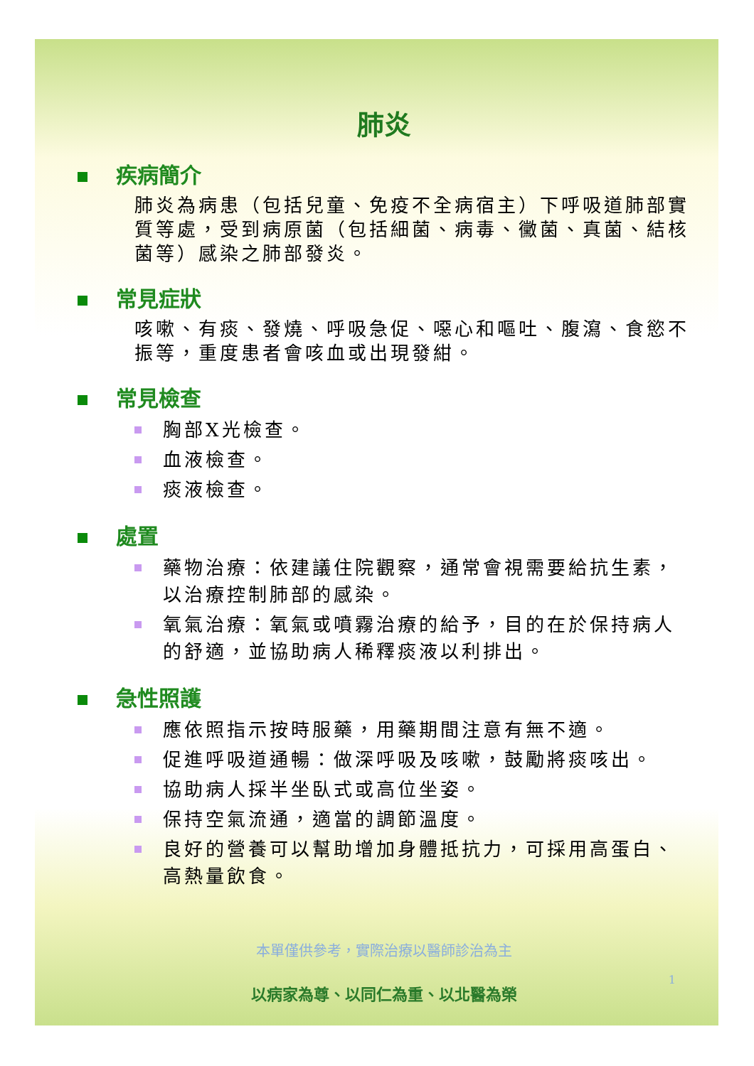肺炎
疾病簡介
肺炎為病患（包括兒童、免疫不全病宿主）下呼吸道肺部實質等處，受到病原菌（包括細菌、病毒、黴菌、真菌、結核菌等）感染之肺部發炎。
常見症狀
咳嗽、有痰、發燒、呼吸急促、噁心和嘔吐、腹瀉、食慾不振等，重度患者會咳血或出現發紺。
常見檢查
胸部X光檢查。
血液檢查。
痰液檢查。
處置
藥物治療：依建議住院觀察，通常會視需要給抗生素，以治療控制肺部的感染。
氧氣治療：氧氣或噴霧治療的給予，目的在於保持病人的舒適，並協助病人稀釋痰液以利排出。
急性照護
應依照指示按時服藥，用藥期間注意有無不適。
促進呼吸道通暢：做深呼吸及咳嗽，鼓勵將痰咳出。
協助病人採半坐臥式或高位坐姿。
保持空氣流通，適當的調節溫度。
良好的營養可以幫助增加身體抵抗力，可採用高蛋白、高熱量飲食。
本單僅供參考，實際治療以醫師診治為主
以病家為尊、以同仁為重、以北醫為榮
1